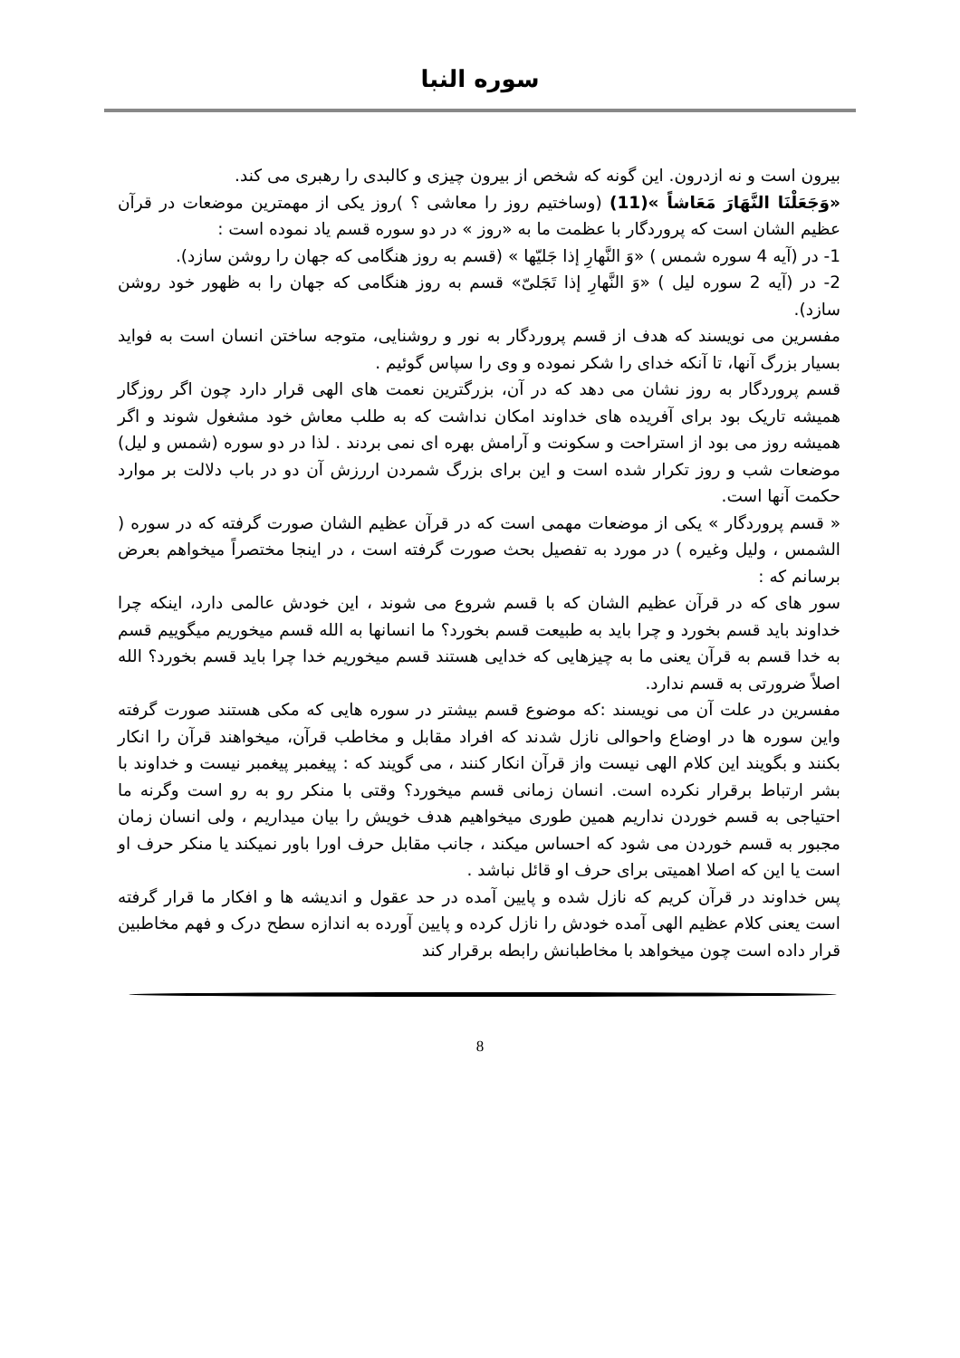سوره النبا
بیرون است و نه ازدرون. این گونه که شخص از بیرون چیزی و کالبدی را رهبری می کند.
«وَجَعَلْنَا النَّهَارَ مَعَاشاً »(11) (وساختیم روز را معاشی ؟ )روز یکی از مهمترین موضعات در قرآن عظیم الشان است که پروردگار با عظمت ما به «روز » در دو سوره قسم یاد نموده است :
1- در (آیه 4 سوره شمس ) «وَ النَّهارِ إذا جَلیّها » (قسم به روز هنگامی که جهان را روشن سازد).
2- در (آیه 2 سوره لیل ) «وَ النَّهارِ إذا تَجَلیّ» قسم به روز هنگامی که جهان را به ظهور خود روشن سازد).
مفسرین می نویسند که هدف از قسم پروردگار به نور و روشنایی، متوجه ساختن انسان است به فواید بسیار بزرگ آنها، تا آنکه خدای را شکر نموده و وی را سپاس گوئیم .
قسم پروردگار به روز نشان می دهد که در آن، بزرگترین نعمت های الهی قرار دارد چون اگر روزگار همیشه تاریک بود برای آفریده های خداوند امکان نداشت که به طلب معاش خود مشغول شوند و اگر همیشه روز می بود از استراحت و سکونت و آرامش بهره ای نمی بردند . لذا در دو سوره (شمس و لیل) موضعات شب و روز تکرار شده است و این برای بزرگ شمردن اررزش آن دو در باب دلالت بر موارد حکمت آنها است.
« قسم پروردگار » یکی از موضعات مهمی است که در قرآن عظیم الشان صورت گرفته که در سوره ( الشمس ، ولیل وغیره ) در مورد به تفصیل بحث صورت گرفته است ، در اینجا مختصراً میخواهم بعرض برسانم که :
سور های که در قرآن عظیم الشان که با قسم شروع می شوند ، این خودش عالمی دارد، اینکه چرا خداوند باید قسم بخورد و چرا باید به طبیعت قسم بخورد؟ ما انسانها به الله قسم میخوریم میگوییم قسم به خدا قسم به قرآن یعنی ما به چیزهایی که خدایی هستند قسم میخوریم خدا چرا باید قسم بخورد؟ الله اصلاً ضرورتی به قسم ندارد.
مفسرین در علت آن می نویسند :که موضوع قسم بیشتر در سوره هایی که مکی هستند صورت گرفته واین سوره ها در اوضاع واحوالی نازل شدند که افراد مقابل و مخاطب قرآن، میخواهند قرآن را انکار بکنند و بگویند این کلام الهی نیست واز قرآن انکار کنند ، می گویند که : پیغمبر پیغمبر نیست و خداوند با بشر ارتباط برقرار نکرده است. انسان زمانی قسم میخورد؟ وقتی با منکر رو به رو است وگرنه ما احتیاجی به قسم خوردن نداریم همین طوری میخواهیم هدف خویش را بیان میداریم ، ولی انسان زمان مجبور به قسم خوردن می شود که احساس میکند ، جانب مقابل حرف اورا باور نمیکند یا منکر حرف او است یا این که اصلا اهمیتی برای حرف او قائل نباشد .
پس خداوند در قرآن کریم که نازل شده و پایین آمده در حد عقول و اندیشه ها و افکار ما قرار گرفته است یعنی کلام عظیم الهی آمده خودش را نازل کرده و پایین آورده به اندازه سطح درک و فهم مخاطبین قرار داده است چون میخواهد با مخاطبانش رابطه برقرار کند
8